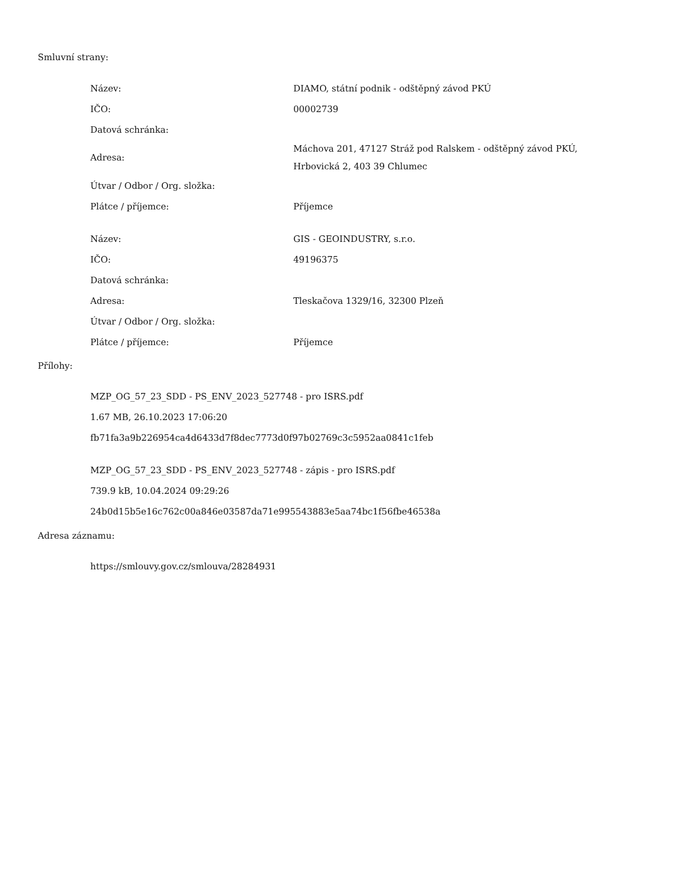Smluvní strany:
| Název: | DIAMO, státní podnik - odštěpný závod PKÚ |
| IČO: | 00002739 |
| Datová schránka: | |
| Adresa: | Máchova 201, 47127 Stráž pod Ralskem - odštěpný závod PKÚ, Hrbovická 2, 403 39 Chlumec |
| Útvar / Odbor / Org. složka: | |
| Plátce / příjemce: | Příjemce |
| Název: | GIS - GEOINDUSTRY, s.r.o. |
| IČO: | 49196375 |
| Datová schránka: | |
| Adresa: | Tleskačova 1329/16, 32300 Plzeň |
| Útvar / Odbor / Org. složka: | |
| Plátce / příjemce: | Příjemce |
Přílohy:
MZP_OG_57_23_SDD - PS_ENV_2023_527748 - pro ISRS.pdf
1.67 MB, 26.10.2023 17:06:20
fb71fa3a9b226954ca4d6433d7f8dec7773d0f97b02769c3c5952aa0841c1feb
MZP_OG_57_23_SDD - PS_ENV_2023_527748 - zápis - pro ISRS.pdf
739.9 kB, 10.04.2024 09:29:26
24b0d15b5e16c762c00a846e03587da71e995543883e5aa74bc1f56fbe46538a
Adresa záznamu:
https://smlouvy.gov.cz/smlouva/28284931